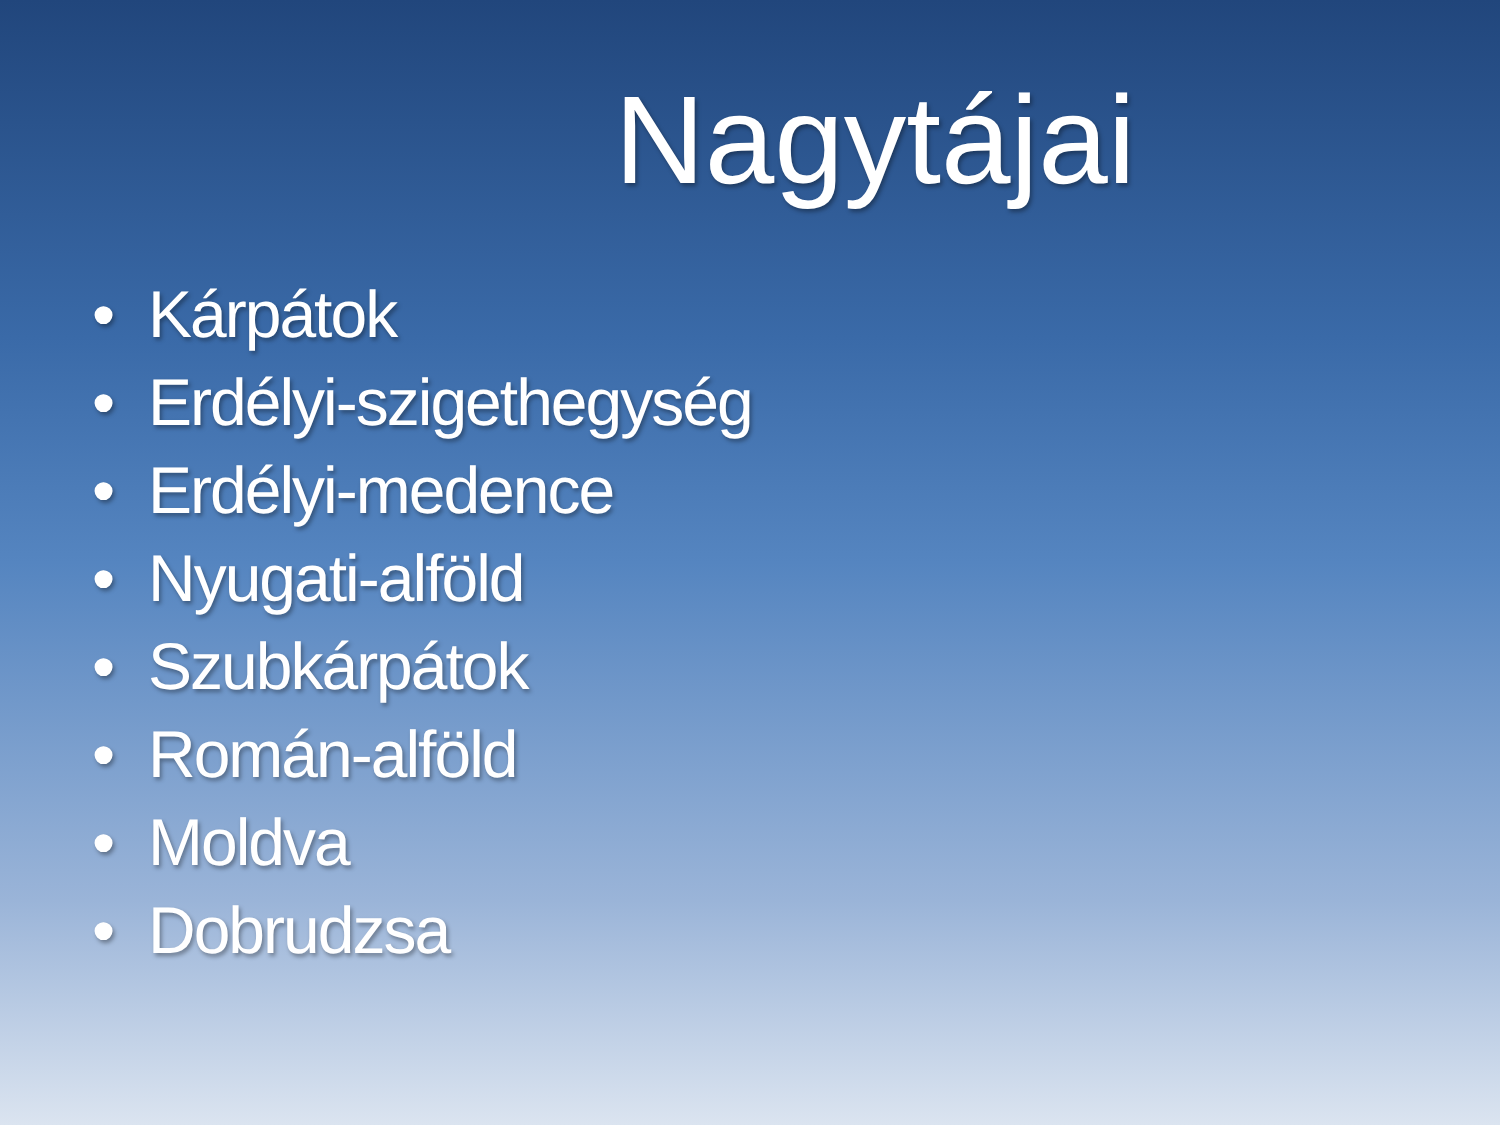Nagytájai
• Kárpátok
• Erdélyi-szigethegység
• Erdélyi-medence
• Nyugati-alföld
• Szubkárpátok
• Román-alföld
• Moldva
• Dobrudzsa